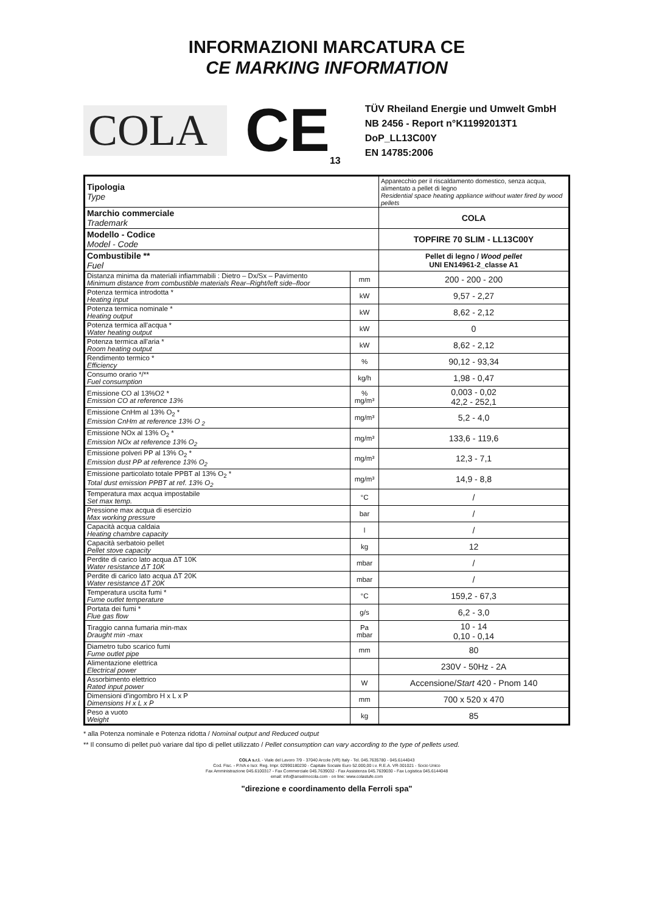INFORMAZIONI MARCATURA CE
CE MARKING INFORMATION
COLA
CE<sub>13</sub>
TÜV Rheiland Energie und Umwelt GmbH
NB 2456 - Report n°K11992013T1
DoP_LL13C00Y
EN 14785:2006
| Tipologia Type | | Apparecchio per il riscaldamento domestico, senza acqua, alimentato a pellet di legno Residential space heating appliance without water fired by wood pellets |
| Marchio commerciale Trademark | | COLA |
| Modello - Codice Model - Code | | TOPFIRE 70 SLIM - LL13C00Y |
| Combustibile ** Fuel | | Pellet di legno / Wood pellet UNI EN14961-2_classe A1 |
| Distanza minima da materiali infiammabili : Dietro – Dx/Sx – Pavimento Minimum distance from combustible materials Rear–Right/left side–floor | mm | 200 - 200 - 200 |
| Potenza termica introdotta * Heating input | kW | 9,57 - 2,27 |
| Potenza termica nominale * Heating output | kW | 8,62 - 2,12 |
| Potenza termica all'acqua * Water heating output | kW | 0 |
| Potenza termica all'aria * Room heating output | kW | 8,62 - 2,12 |
| Rendimento termico * Efficiency | % | 90,12 - 93,34 |
| Consumo orario */** Fuel consumption | kg/h | 1,98 - 0,47 |
| Emissione CO al 13%O2 * Emission CO at reference 13% | % mg/m³ | 0,003 - 0,02 42,2 - 252,1 |
| Emissione CnHm al 13% O<sub>2</sub> * Emission CnHm at reference 13% O <sub>2</sub> | mg/m³ | 5,2 - 4,0 |
| Emissione NOx al 13% O<sub>2</sub> * Emission NOx at reference 13% O<sub>2</sub> | mg/m³ | 133,6 - 119,6 |
| Emissione polveri PP al 13% O<sub>2</sub> * Emission dust PP at reference 13% O<sub>2</sub> | mg/m³ | 12,3 - 7,1 |
| Emissione particolato totale PPBT al 13% O<sub>2</sub> * Total dust emission PPBT at ref. 13% O<sub>2</sub> | mg/m³ | 14,9 - 8,8 |
| Temperatura max acqua impostabile Set max temp. | °C | / |
| Pressione max acqua di esercizio Max working pressure | bar | / |
| Capacità acqua caldaia Heating chambre capacity | l | / |
| Capacità serbatoio pellet Pellet stove capacity | kg | 12 |
| Perdite di carico lato acqua ΔT 10K Water resistance ΔT 10K | mbar | / |
| Perdite di carico lato acqua ΔT 20K Water resistance ΔT 20K | mbar | / |
| Temperatura uscita fumi * Fume outlet temperature | °C | 159,2 - 67,3 |
| Portata dei fumi * Flue gas flow | g/s | 6,2 - 3,0 |
| Tiraggio canna fumaria min-max Draught min -max | Pa mbar | 10 - 14 0,10 - 0,14 |
| Diametro tubo scarico fumi Fume outlet pipe | mm | 80 |
| Alimentazione elettrica Electrical power | | 230V - 50Hz - 2A |
| Assorbimento elettrico Rated input power | W | Accensione/ Start 420 - Pnom 140 |
| Dimensioni d'ingombro H x L x P Dimensions H x L x P | mm | 700 x 520 x 470 |
| Peso a vuoto Weight | kg | 85 |
* alla Potenza nominale e Potenza ridotta / Nominal output and Reduced output
** Il consumo di pellet può variare dal tipo di pellet utilizzato / Pellet consumption can vary according to the type of pellets used.
COLA s.r.l. - Viale del Lavoro 7/9 - 37040 Arcole (VR) Italy - Tel. 045.7635780 - 045.6144043
Cod. Fisc. - P.IVA e Iscr. Reg. Impr. 02990180230 - Capitale Sociale Euro 52.000,00 i.v. R.E.A. VR-301021 - Socio Unico
Fax Amministrazione 045.6100317 - Fax Commerciale 045.7639032 - Fax Assistenza 045.7639030 - Fax Logistica 045.6144048
email: info@anselmocola.com - on line: www.colastufe.com
"direzione e coordinamento della Ferroli spa"